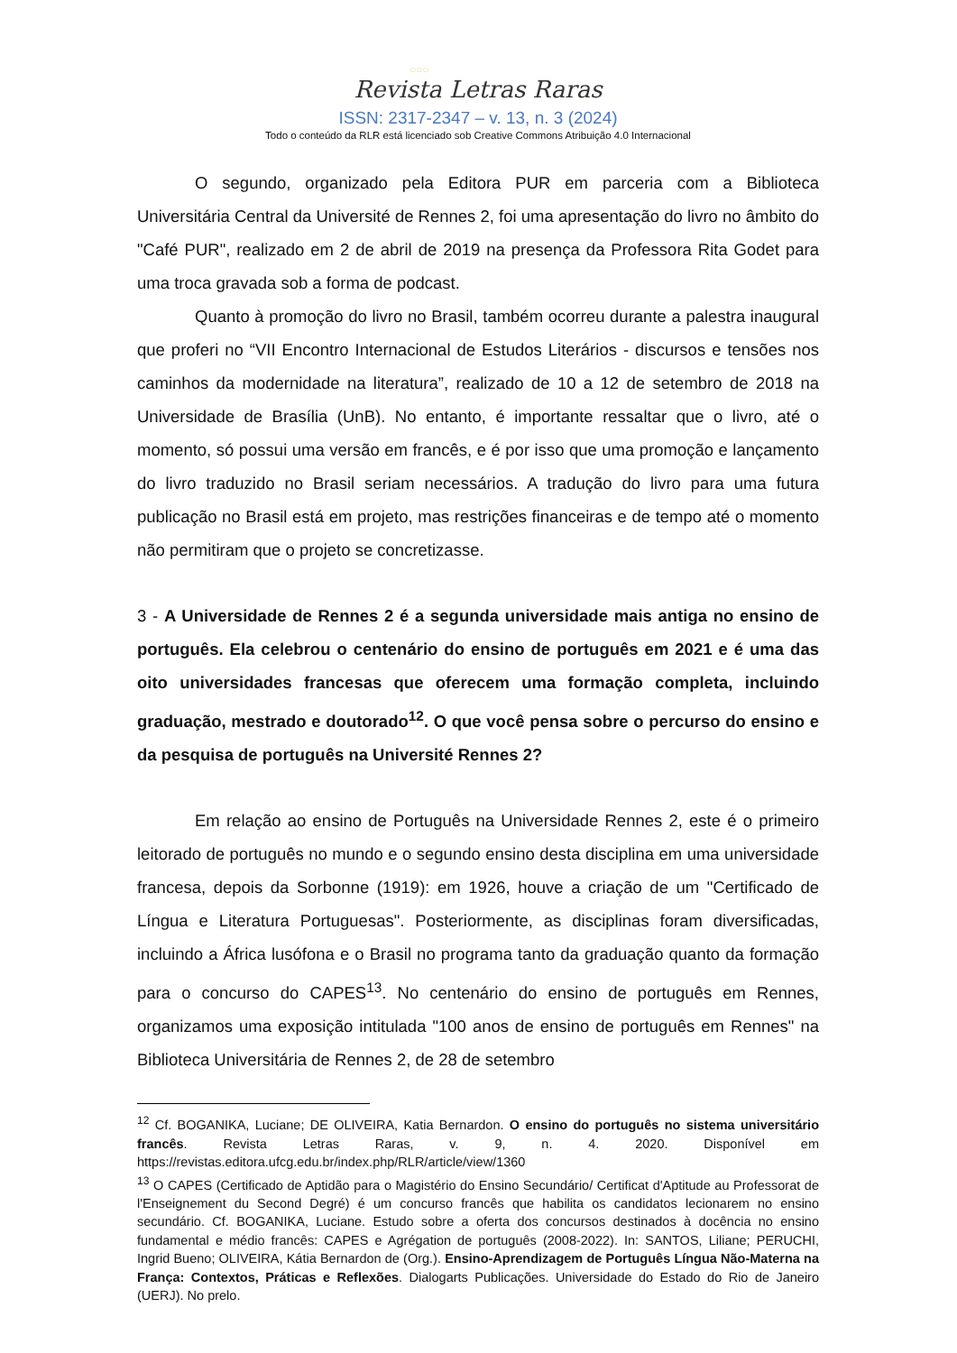○○○
Revista Letras Raras
ISSN: 2317-2347 – v. 13, n. 3 (2024)
Todo o conteúdo da RLR está licenciado sob Creative Commons Atribuição 4.0 Internacional
O segundo, organizado pela Editora PUR em parceria com a Biblioteca Universitária Central da Université de Rennes 2, foi uma apresentação do livro no âmbito do "Café PUR", realizado em 2 de abril de 2019 na presença da Professora Rita Godet para uma troca gravada sob a forma de podcast.
Quanto à promoção do livro no Brasil, também ocorreu durante a palestra inaugural que proferi no “VII Encontro Internacional de Estudos Literários - discursos e tensões nos caminhos da modernidade na literatura”, realizado de 10 a 12 de setembro de 2018 na Universidade de Brasília (UnB). No entanto, é importante ressaltar que o livro, até o momento, só possui uma versão em francês, e é por isso que uma promoção e lançamento do livro traduzido no Brasil seriam necessários. A tradução do livro para uma futura publicação no Brasil está em projeto, mas restrições financeiras e de tempo até o momento não permitiram que o projeto se concretizasse.
3 - A Universidade de Rennes 2 é a segunda universidade mais antiga no ensino de português. Ela celebrou o centenário do ensino de português em 2021 e é uma das oito universidades francesas que oferecem uma formação completa, incluindo graduação, mestrado e doutorado<sup>12</sup>. O que você pensa sobre o percurso do ensino e da pesquisa de português na Université Rennes 2?
Em relação ao ensino de Português na Universidade Rennes 2, este é o primeiro leitorado de português no mundo e o segundo ensino desta disciplina em uma universidade francesa, depois da Sorbonne (1919): em 1926, houve a criação de um "Certificado de Língua e Literatura Portuguesas". Posteriormente, as disciplinas foram diversificadas, incluindo a África lusófona e o Brasil no programa tanto da graduação quanto da formação para o concurso do CAPES<sup>13</sup>. No centenário do ensino de português em Rennes, organizamos uma exposição intitulada "100 anos de ensino de português em Rennes" na Biblioteca Universitária de Rennes 2, de 28 de setembro
<sup>12</sup> Cf. BOGANIKA, Luciane; DE OLIVEIRA, Katia Bernardon. O ensino do português no sistema universitário francês. Revista Letras Raras, v. 9, n. 4. 2020. Disponível em https://revistas.editora.ufcg.edu.br/index.php/RLR/article/view/1360
<sup>13</sup> O CAPES (Certificado de Aptidão para o Magistério do Ensino Secundário/ Certificat d'Aptitude au Professorat de l'Enseignement du Second Degré) é um concurso francês que habilita os candidatos lecionarem no ensino secundário. Cf. BOGANIKA, Luciane. Estudo sobre a oferta dos concursos destinados à docência no ensino fundamental e médio francês: CAPES e Agrégation de português (2008-2022). In: SANTOS, Liliane; PERUCHI, Ingrid Bueno; OLIVEIRA, Kátia Bernardon de (Org.). Ensino-Aprendizagem de Português Língua Não-Materna na França: Contextos, Práticas e Reflexões. Dialogarts Publicações. Universidade do Estado do Rio de Janeiro (UERJ). No prelo.